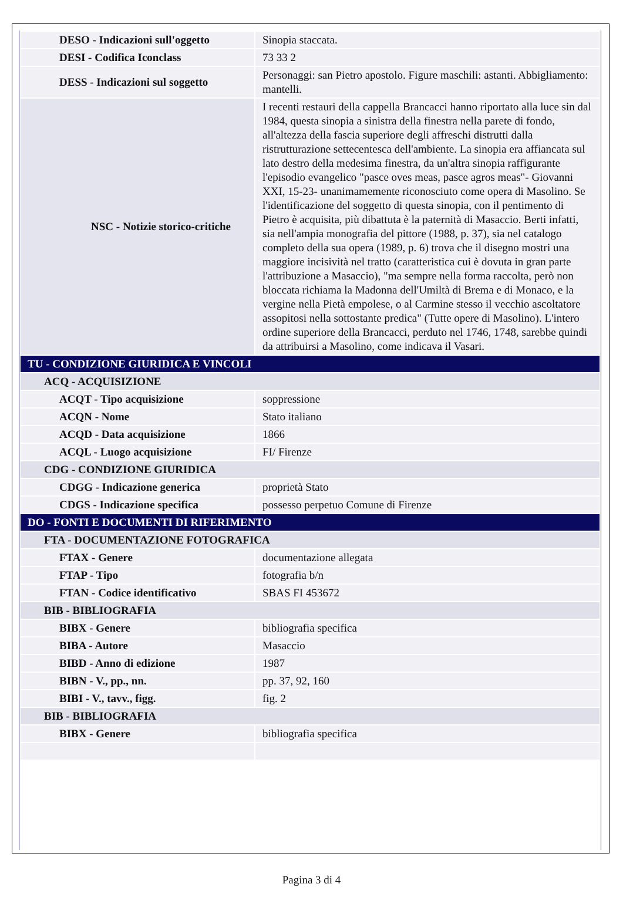| DESO - Indicazioni sull'oggetto | Sinopia staccata. |
| DESI - Codifica Iconclass | 73 33 2 |
| DESS - Indicazioni sul soggetto | Personaggi: san Pietro apostolo. Figure maschili: astanti. Abbigliamento: mantelli. |
| NSC - Notizie storico-critiche | I recenti restauri della cappella Brancacci hanno riportato alla luce sin dal 1984, questa sinopia a sinistra della finestra nella parete di fondo, all'altezza della fascia superiore degli affreschi distrutti dalla ristrutturazione settecentesca dell'ambiente. La sinopia era affiancata sul lato destro della medesima finestra, da un'altra sinopia raffigurante l'episodio evangelico "pasce oves meas, pasce agros meas"- Giovanni XXI, 15-23- unanimamemente riconosciuto come opera di Masolino. Se l'identificazione del soggetto di questa sinopia, con il pentimento di Pietro è acquisita, più dibattuta è la paternità di Masaccio. Berti infatti, sia nell'ampia monografia del pittore (1988, p. 37), sia nel catalogo completo della sua opera (1989, p. 6) trova che il disegno mostri una maggiore incisività nel tratto (caratteristica cui è dovuta in gran parte l'attribuzione a Masaccio), "ma sempre nella forma raccolta, però non bloccata richiama la Madonna dell'Umiltà di Brema e di Monaco, e la vergine nella Pietà empolese, o al Carmine stesso il vecchio ascoltatore assopitosi nella sottostante predica" (Tutte opere di Masolino). L'intero ordine superiore della Brancacci, perduto nel 1746, 1748, sarebbe quindi da attribuirsi a Masolino, come indicava il Vasari. |
| TU - CONDIZIONE GIURIDICA E VINCOLI | |
| ACQ - ACQUISIZIONE | |
| ACQT - Tipo acquisizione | soppressione |
| ACQN - Nome | Stato italiano |
| ACQD - Data acquisizione | 1866 |
| ACQL - Luogo acquisizione | FI/ Firenze |
| CDG - CONDIZIONE GIURIDICA | |
| CDGG - Indicazione generica | proprietà Stato |
| CDGS - Indicazione specifica | possesso perpetuo Comune di Firenze |
| DO - FONTI E DOCUMENTI DI RIFERIMENTO | |
| FTA - DOCUMENTAZIONE FOTOGRAFICA | |
| FTAX - Genere | documentazione allegata |
| FTAP - Tipo | fotografia b/n |
| FTAN - Codice identificativo | SBAS FI 453672 |
| BIB - BIBLIOGRAFIA | |
| BIBX - Genere | bibliografia specifica |
| BIBA - Autore | Masaccio |
| BIBD - Anno di edizione | 1987 |
| BIBN - V., pp., nn. | pp. 37, 92, 160 |
| BIBI - V., tavv., figg. | fig. 2 |
| BIB - BIBLIOGRAFIA | |
| BIBX - Genere | bibliografia specifica |
Pagina 3 di 4